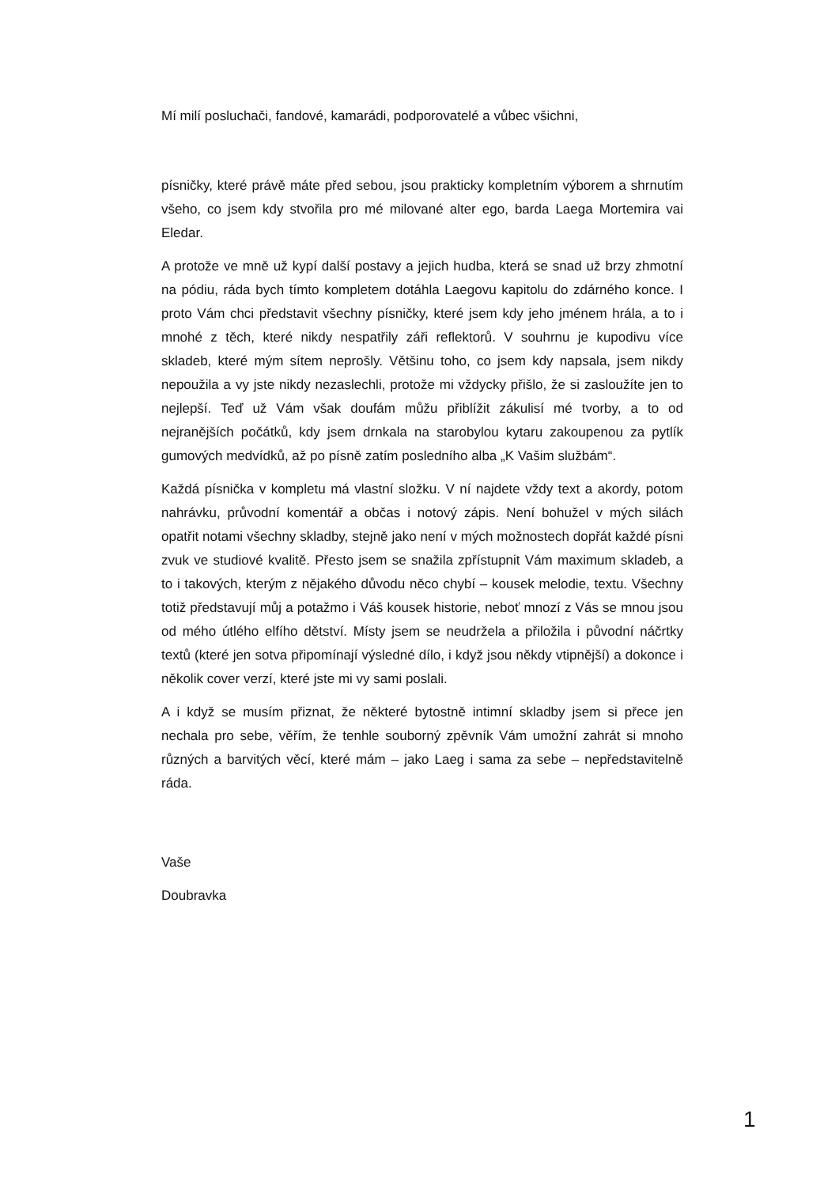Mí milí posluchači, fandové, kamarádi, podporovatelé a vůbec všichni,
písničky, které právě máte před sebou, jsou prakticky kompletním výborem a shrnutím všeho, co jsem kdy stvořila pro mé milované alter ego, barda Laega Mortemira vai Eledar.
A protože ve mně už kypí další postavy a jejich hudba, která se snad už brzy zhmotní na pódiu, ráda bych tímto kompletem dotáhla Laegovu kapitolu do zdárného konce. I proto Vám chci představit všechny písničky, které jsem kdy jeho jménem hrála, a to i mnohé z těch, které nikdy nespatřily záři reflektorů. V souhrnu je kupodivu více skladeb, které mým sítem neprošly. Většinu toho, co jsem kdy napsala, jsem nikdy nepoužila a vy jste nikdy nezaslechli, protože mi vždycky přišlo, že si zasloužíte jen to nejlepší. Teď už Vám však doufám můžu přiblížit zákulisí mé tvorby, a to od nejranějších počátků, kdy jsem drnkala na starobylou kytaru zakoupenou za pytlík gumových medvídků, až po písně zatím posledního alba „K Vašim službám“.
Každá písnička v kompletu má vlastní složku. V ní najdete vždy text a akordy, potom nahrávku, průvodní komentář a občas i notový zápis. Není bohužel v mých silách opatřit notami všechny skladby, stejně jako není v mých možnostech dopřát každé písni zvuk ve studiové kvalitě. Přesto jsem se snažila zpřístupnit Vám maximum skladeb, a to i takových, kterým z nějakého důvodu něco chybí – kousek melodie, textu. Všechny totiž představují můj a potažmo i Váš kousek historie, neboť mnozí z Vás se mnou jsou od mého útlého elfího dětství. Místy jsem se neudržela a přiložila i původní náčrtky textů (které jen sotva připomínají výsledné dílo, i když jsou někdy vtipnější) a dokonce i několik cover verzí, které jste mi vy sami poslali.
A i když se musím přiznat, že některé bytostně intimní skladby jsem si přece jen nechala pro sebe, věřím, že tenhle souborný zpěvník Vám umožní zahrát si mnoho různých a barvitých věcí, které mám – jako Laeg i sama za sebe – nepředstavitelně ráda.
Vaše
Doubravka
1